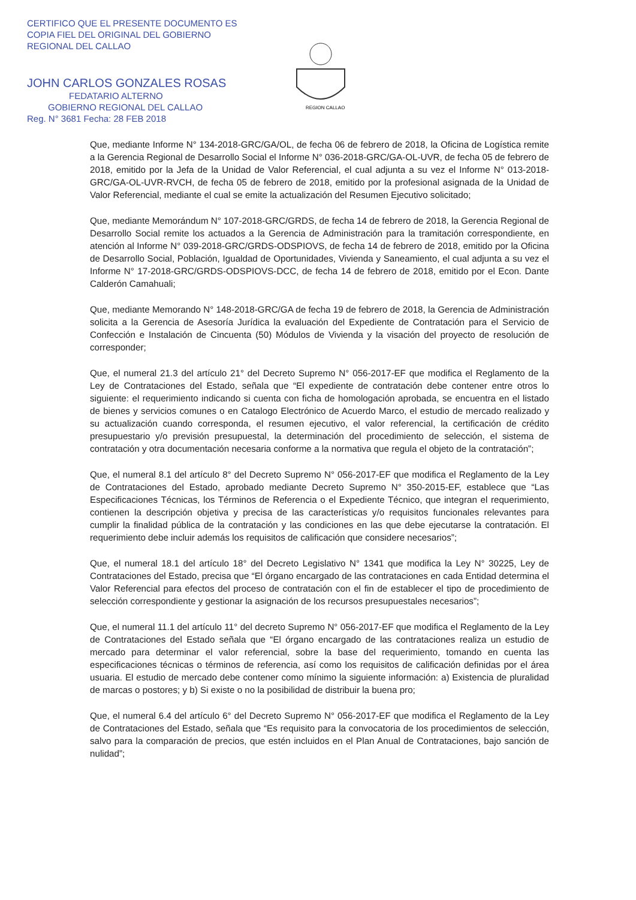CERTIFICO QUE EL PRESENTE DOCUMENTO ES
COPIA FIEL DEL ORIGINAL DEL GOBIERNO
REGIONAL DEL CALLAO
JOHN CARLOS GONZALES ROSAS
FEDATARIO ALTERNO
GOBIERNO REGIONAL DEL CALLAO
Reg. N° 3681 Fecha: 28 FEB 2018
REGION CALLAO
Que, mediante Informe N° 134-2018-GRC/GA/OL, de fecha 06 de febrero de 2018, la Oficina de Logística remite a la Gerencia Regional de Desarrollo Social el Informe N° 036-2018-GRC/GA-OL-UVR, de fecha 05 de febrero de 2018, emitido por la Jefa de la Unidad de Valor Referencial, el cual adjunta a su vez el Informe N° 013-2018-GRC/GA-OL-UVR-RVCH, de fecha 05 de febrero de 2018, emitido por la profesional asignada de la Unidad de Valor Referencial, mediante el cual se emite la actualización del Resumen Ejecutivo solicitado;
Que, mediante Memorándum N° 107-2018-GRC/GRDS, de fecha 14 de febrero de 2018, la Gerencia Regional de Desarrollo Social remite los actuados a la Gerencia de Administración para la tramitación correspondiente, en atención al Informe N° 039-2018-GRC/GRDS-ODSPIOVS, de fecha 14 de febrero de 2018, emitido por la Oficina de Desarrollo Social, Población, Igualdad de Oportunidades, Vivienda y Saneamiento, el cual adjunta a su vez el Informe N° 17-2018-GRC/GRDS-ODSPIOVS-DCC, de fecha 14 de febrero de 2018, emitido por el Econ. Dante Calderón Camahuali;
Que, mediante Memorando N° 148-2018-GRC/GA de fecha 19 de febrero de 2018, la Gerencia de Administración solicita a la Gerencia de Asesoría Jurídica la evaluación del Expediente de Contratación para el Servicio de Confección e Instalación de Cincuenta (50) Módulos de Vivienda y la visación del proyecto de resolución de corresponder;
Que, el numeral 21.3 del artículo 21° del Decreto Supremo N° 056-2017-EF que modifica el Reglamento de la Ley de Contrataciones del Estado, señala que “El expediente de contratación debe contener entre otros lo siguiente: el requerimiento indicando si cuenta con ficha de homologación aprobada, se encuentra en el listado de bienes y servicios comunes o en Catalogo Electrónico de Acuerdo Marco, el estudio de mercado realizado y su actualización cuando corresponda, el resumen ejecutivo, el valor referencial, la certificación de crédito presupuestario y/o previsión presupuestal, la determinación del procedimiento de selección, el sistema de contratación y otra documentación necesaria conforme a la normativa que regula el objeto de la contratación”;
Que, el numeral 8.1 del artículo 8° del Decreto Supremo N° 056-2017-EF que modifica el Reglamento de la Ley de Contrataciones del Estado, aprobado mediante Decreto Supremo N° 350-2015-EF, establece que “Las Especificaciones Técnicas, los Términos de Referencia o el Expediente Técnico, que integran el requerimiento, contienen la descripción objetiva y precisa de las características y/o requisitos funcionales relevantes para cumplir la finalidad pública de la contratación y las condiciones en las que debe ejecutarse la contratación. El requerimiento debe incluir además los requisitos de calificación que considere necesarios”;
Que, el numeral 18.1 del artículo 18° del Decreto Legislativo N° 1341 que modifica la Ley N° 30225, Ley de Contrataciones del Estado, precisa que “El órgano encargado de las contrataciones en cada Entidad determina el Valor Referencial para efectos del proceso de contratación con el fin de establecer el tipo de procedimiento de selección correspondiente y gestionar la asignación de los recursos presupuestales necesarios”;
Que, el numeral 11.1 del artículo 11° del decreto Supremo N° 056-2017-EF que modifica el Reglamento de la Ley de Contrataciones del Estado señala que “El órgano encargado de las contrataciones realiza un estudio de mercado para determinar el valor referencial, sobre la base del requerimiento, tomando en cuenta las especificaciones técnicas o términos de referencia, así como los requisitos de calificación definidas por el área usuaria. El estudio de mercado debe contener como mínimo la siguiente información: a) Existencia de pluralidad de marcas o postores; y b) Si existe o no la posibilidad de distribuir la buena pro;
Que, el numeral 6.4 del artículo 6° del Decreto Supremo N° 056-2017-EF que modifica el Reglamento de la Ley de Contrataciones del Estado, señala que “Es requisito para la convocatoria de los procedimientos de selección, salvo para la comparación de precios, que estén incluidos en el Plan Anual de Contrataciones, bajo sanción de nulidad”;